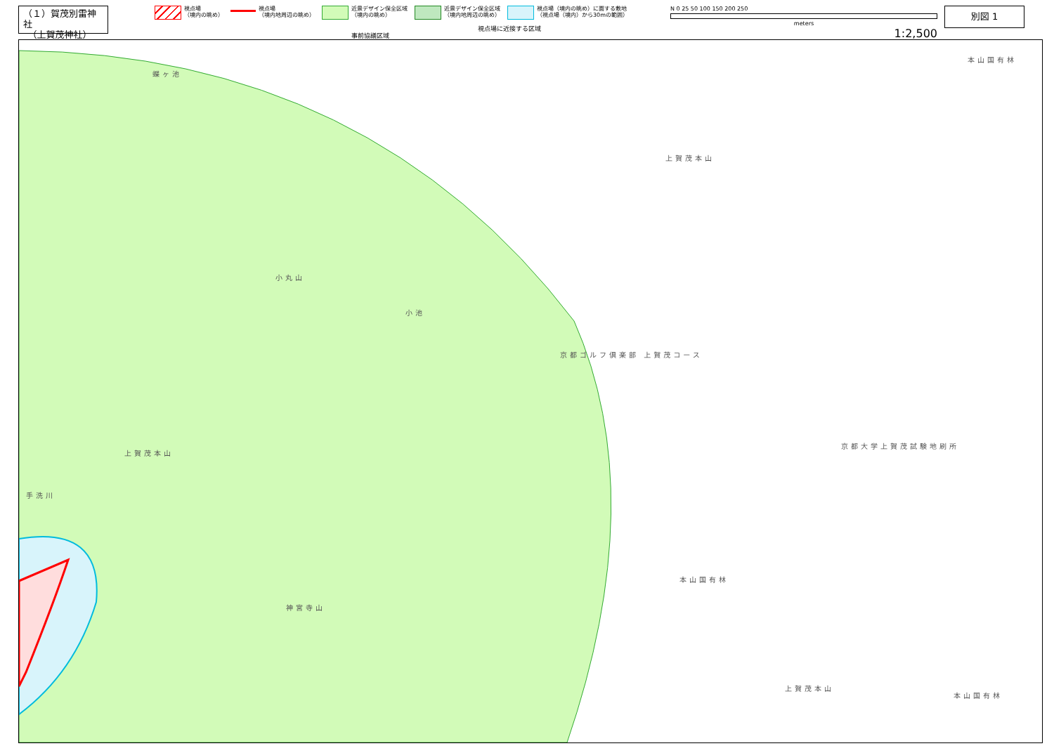（１）賀茂別雷神社
　（上賀茂神社）
視点場
（境内の眺め）
視点場
（境内地周辺の眺め）
近景デザイン保全区域
（境内の眺め）
近景デザイン保全区域
（境内地周辺の眺め）
視点場（境内の眺め）に面する敷地
（視点場（境内）から30mの範囲）
N 0 25 50 100 150 200 250
meters
1:2,500
別図 1
事前協議区域
視点場に近接する区域
蝶ヶ池
本山国有林
上賀茂本山
小池
小丸山
京都ゴルフ倶楽部 上賀茂コース
上賀茂本山
手洗川
京都大学上賀茂試験地刷所
神宮寺山
本山国有林
上賀茂本山
本山国有林